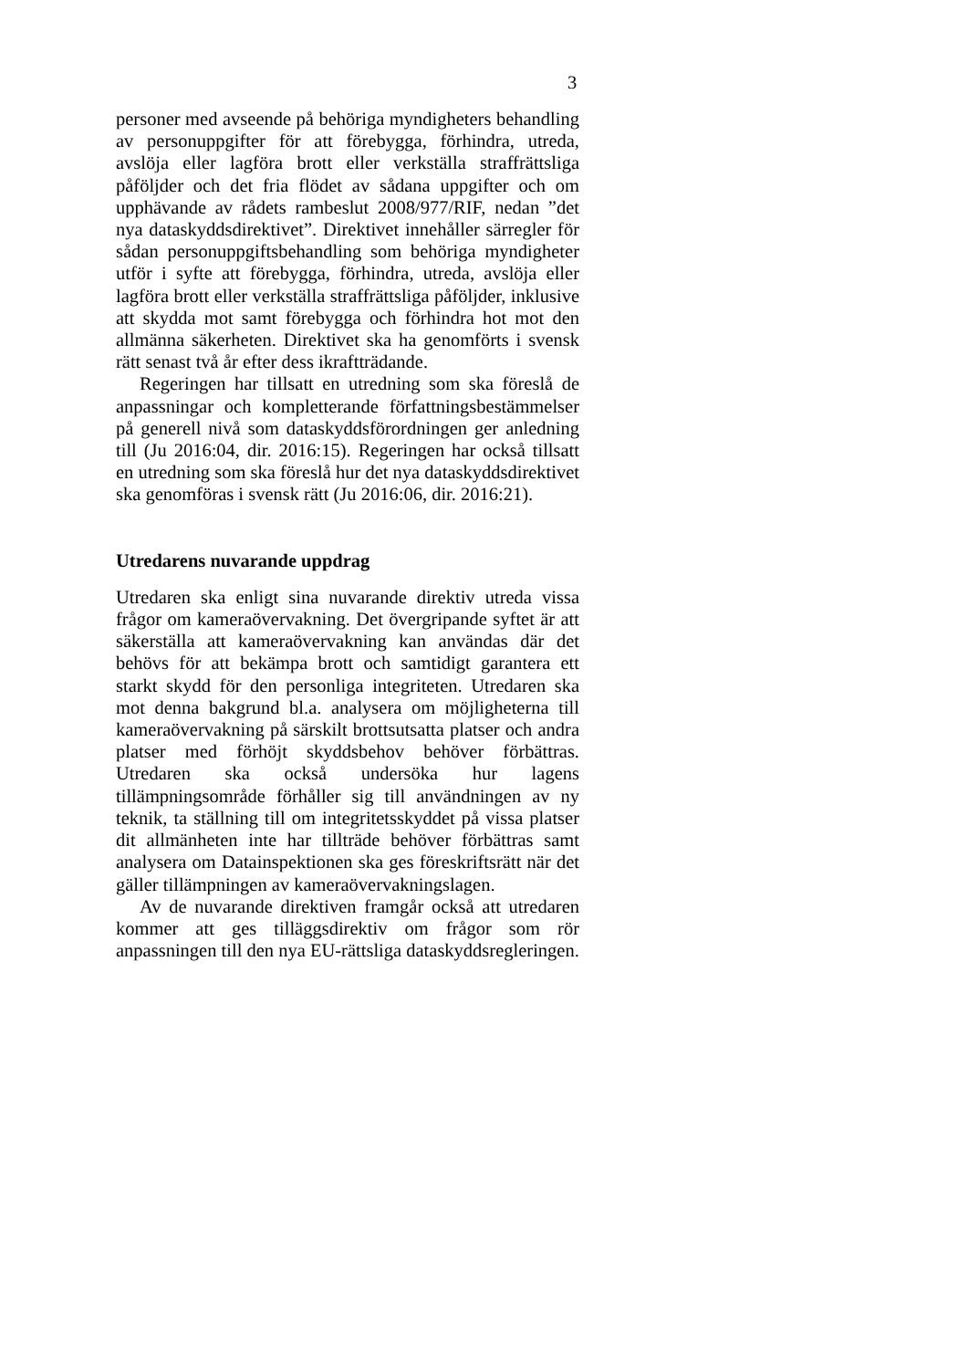3
personer med avseende på behöriga myndigheters behandling av personuppgifter för att förebygga, förhindra, utreda, avslöja eller lagföra brott eller verkställa straffrättsliga påföljder och det fria flödet av sådana uppgifter och om upphävande av rådets rambeslut 2008/977/RIF, nedan ”det nya dataskyddsdirektivet”. Direktivet innehåller särregler för sådan personuppgifts­behandling som behöriga myndigheter utför i syfte att förebygga, förhindra, utreda, avslöja eller lagföra brott eller verkställa straffrättsliga påföljder, inklusive att skydda mot samt förebygga och förhindra hot mot den allmänna säkerheten. Direktivet ska ha genomförts i svensk rätt senast två år efter dess ikraftträdande.
Regeringen har tillsatt en utredning som ska föreslå de anpassningar och kompletterande författningsbestämmelser på generell nivå som dataskyddsförordningen ger anledning till (Ju 2016:04, dir. 2016:15). Regeringen har också tillsatt en utredning som ska föreslå hur det nya dataskyddsdirektivet ska genomföras i svensk rätt (Ju 2016:06, dir. 2016:21).
Utredarens nuvarande uppdrag
Utredaren ska enligt sina nuvarande direktiv utreda vissa frågor om kameraövervakning. Det övergripande syftet är att säkerställa att kameraövervakning kan användas där det behövs för att bekämpa brott och samtidigt garantera ett starkt skydd för den personliga integriteten. Utredaren ska mot denna bakgrund bl.a. analysera om möjligheterna till kameraövervakning på särskilt brottsutsatta platser och andra platser med förhöjt skyddsbehov behöver förbättras. Utredaren ska också undersöka hur lagens tillämpningsområde förhåller sig till användningen av ny teknik, ta ställning till om integritetsskyddet på vissa platser dit allmänheten inte har tillträde behöver förbättras samt analysera om Datainspektionen ska ges föreskriftsrätt när det gäller tillämpningen av kameraövervakningslagen.
Av de nuvarande direktiven framgår också att utredaren kommer att ges tilläggsdirektiv om frågor som rör anpassningen till den nya EU-rättsliga dataskyddsregleringen.